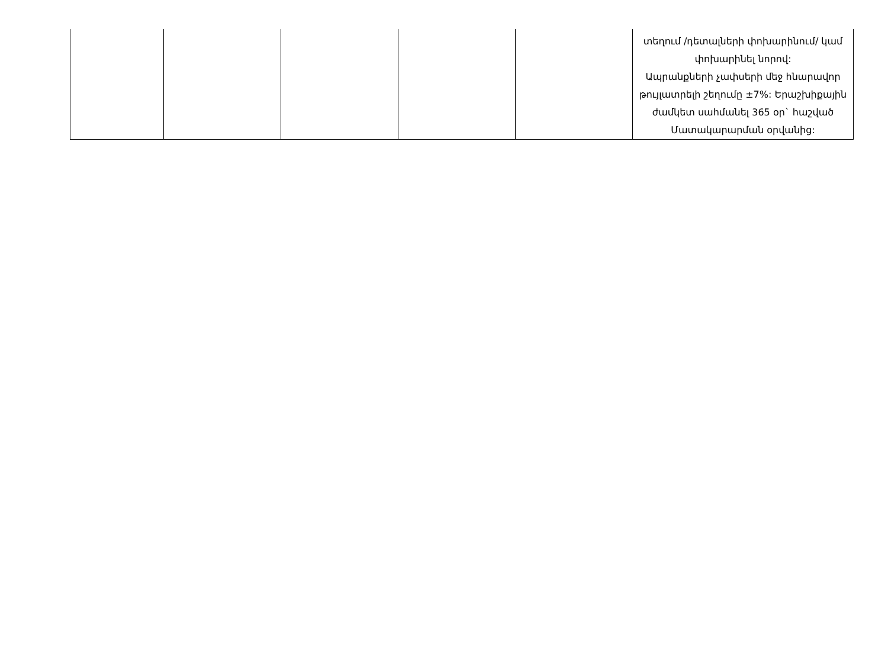| | | | | | տեղում /դետալների փոխարինում/ կամ փոխարինել նորով: Ապրանքների չափսերի մեջ հնարավոր թույլատրելի շեղումը ±7%: Երաշխիքային ժամկետ սահմանել 365 օր` հաշված Մատակարարման օրվանից: |